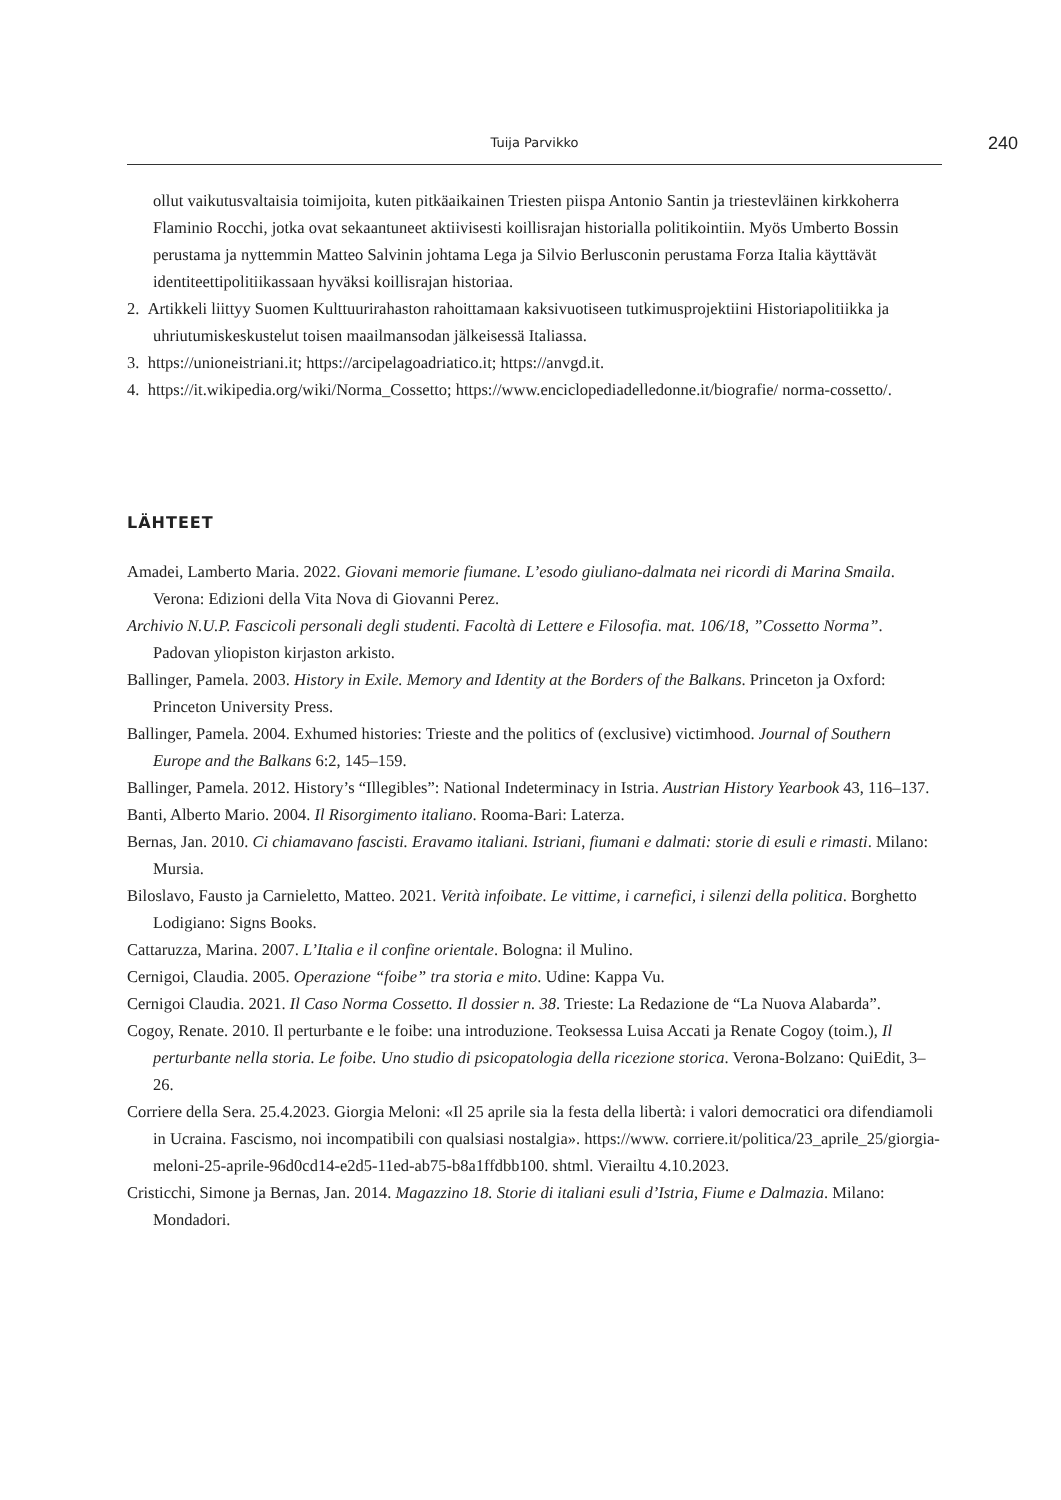Tuija Parvikko
240
ollut vaikutusvaltaisia toimijoita, kuten pitkäaikainen Triesten piispa Antonio Santin ja triestevläinen kirkkoherra Flaminio Rocchi, jotka ovat sekaantuneet aktiivisesti koillisrajan historialla politikointiin. Myös Umberto Bossin perustama ja nyttemmin Matteo Salvinin johtama Lega ja Silvio Berlusconin perustama Forza Italia käyttävät identiteettipolitiikassaan hyväksi koillisrajan historiaa.
2. Artikkeli liittyy Suomen Kulttuurirahaston rahoittamaan kaksivuotiseen tutkimusprojektiini Historiapolitiikka ja uhriutumiskeskustelut toisen maailmansodan jälkeisessä Italiassa.
3. https://unioneistriani.it; https://arcipelagoadriatico.it; https://anvgd.it.
4. https://it.wikipedia.org/wiki/Norma_Cossetto; https://www.enciclopediadelledonne.it/biografie/ norma-cossetto/.
LÄHTEET
Amadei, Lamberto Maria. 2022. Giovani memorie fiumane. L’esodo giuliano-dalmata nei ricordi di Marina Smaila. Verona: Edizioni della Vita Nova di Giovanni Perez.
Archivio N.U.P. Fascicoli personali degli studenti. Facoltà di Lettere e Filosofia. mat. 106/18, ”Cossetto Norma”. Padovan yliopiston kirjaston arkisto.
Ballinger, Pamela. 2003. History in Exile. Memory and Identity at the Borders of the Balkans. Princeton ja Oxford: Princeton University Press.
Ballinger, Pamela. 2004. Exhumed histories: Trieste and the politics of (exclusive) victimhood. Journal of Southern Europe and the Balkans 6:2, 145–159.
Ballinger, Pamela. 2012. History’s “Illegibles”: National Indeterminacy in Istria. Austrian History Yearbook 43, 116–137.
Banti, Alberto Mario. 2004. Il Risorgimento italiano. Rooma-Bari: Laterza.
Bernas, Jan. 2010. Ci chiamavano fascisti. Eravamo italiani. Istriani, fiumani e dalmati: storie di esuli e rimasti. Milano: Mursia.
Biloslavo, Fausto ja Carnieletto, Matteo. 2021. Verità infoibate. Le vittime, i carnefici, i silenzi della politica. Borghetto Lodigiano: Signs Books.
Cattaruzza, Marina. 2007. L’Italia e il confine orientale. Bologna: il Mulino.
Cernigoi, Claudia. 2005. Operazione “foibe” tra storia e mito. Udine: Kappa Vu.
Cernigoi Claudia. 2021. Il Caso Norma Cossetto. Il dossier n. 38. Trieste: La Redazione de “La Nuova Alabarda”.
Cogoy, Renate. 2010. Il perturbante e le foibe: una introduzione. Teoksessa Luisa Accati ja Renate Cogoy (toim.), Il perturbante nella storia. Le foibe. Uno studio di psicopatologia della ricezione storica. Verona-Bolzano: QuiEdit, 3–26.
Corriere della Sera. 25.4.2023. Giorgia Meloni: «Il 25 aprile sia la festa della libertà: i valori democratici ora difendiamoli in Ucraina. Fascismo, noi incompatibili con qualsiasi nostalgia». https://www. corriere.it/politica/23_aprile_25/giorgia-meloni-25-aprile-96d0cd14-e2d5-11ed-ab75-b8a1ffdbb100. shtml. Vierailtu 4.10.2023.
Cristicchi, Simone ja Bernas, Jan. 2014. Magazzino 18. Storie di italiani esuli d’Istria, Fiume e Dalmazia. Milano: Mondadori.